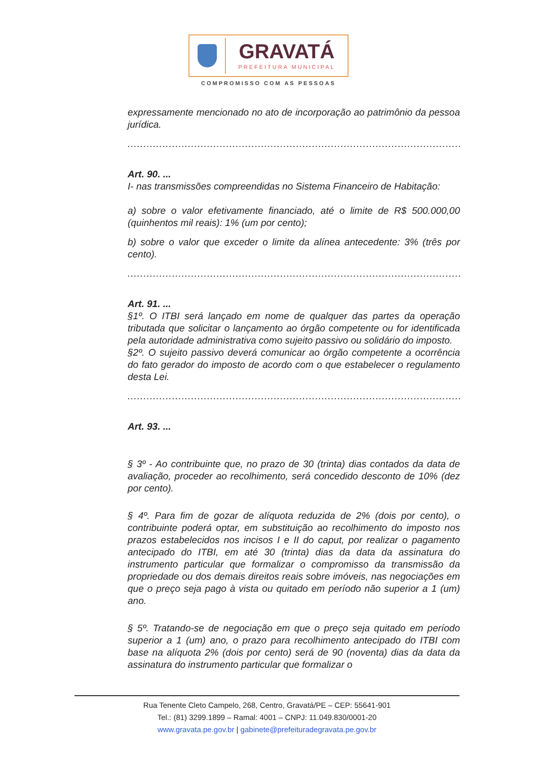GRAVATÁ
PREFEITURA MUNICIPAL
COMPROMISSO COM AS PESSOAS
expressamente mencionado no ato de incorporação ao patrimônio da pessoa jurídica.
....................................................................................................................
Art. 90. ...
I- nas transmissões compreendidas no Sistema Financeiro de Habitação:
a) sobre o valor efetivamente financiado, até o limite de R$ 500.000,00 (quinhentos mil reais): 1% (um por cento);
b) sobre o valor que exceder o limite da alínea antecedente: 3% (três por cento).
....................................................................................................................
Art. 91. ...
§1º. O ITBI será lançado em nome de qualquer das partes da operação tributada que solicitar o lançamento ao órgão competente ou for identificada pela autoridade administrativa como sujeito passivo ou solidário do imposto.
§2º. O sujeito passivo deverá comunicar ao órgão competente a ocorrência do fato gerador do imposto de acordo com o que estabelecer o regulamento desta Lei.
....................................................................................................................
Art. 93. ...
§ 3º - Ao contribuinte que, no prazo de 30 (trinta) dias contados da data de avaliação, proceder ao recolhimento, será concedido desconto de 10% (dez por cento).
§ 4º. Para fim de gozar de alíquota reduzida de 2% (dois por cento), o contribuinte poderá optar, em substituição ao recolhimento do imposto nos prazos estabelecidos nos incisos I e II do caput, por realizar o pagamento antecipado do ITBI, em até 30 (trinta) dias da data da assinatura do instrumento particular que formalizar o compromisso da transmissão da propriedade ou dos demais direitos reais sobre imóveis, nas negociações em que o preço seja pago à vista ou quitado em período não superior a 1 (um) ano.
§ 5º. Tratando-se de negociação em que o preço seja quitado em período superior a 1 (um) ano, o prazo para recolhimento antecipado do ITBI com base na alíquota 2% (dois por cento) será de 90 (noventa) dias da data da assinatura do instrumento particular que formalizar o
Rua Tenente Cleto Campelo, 268, Centro, Gravatá/PE – CEP: 55641-901
Tel.: (81) 3299.1899 – Ramal: 4001 – CNPJ: 11.049.830/0001-20
www.gravata.pe.gov.br | gabinete@prefeituradegravata.pe.gov.br